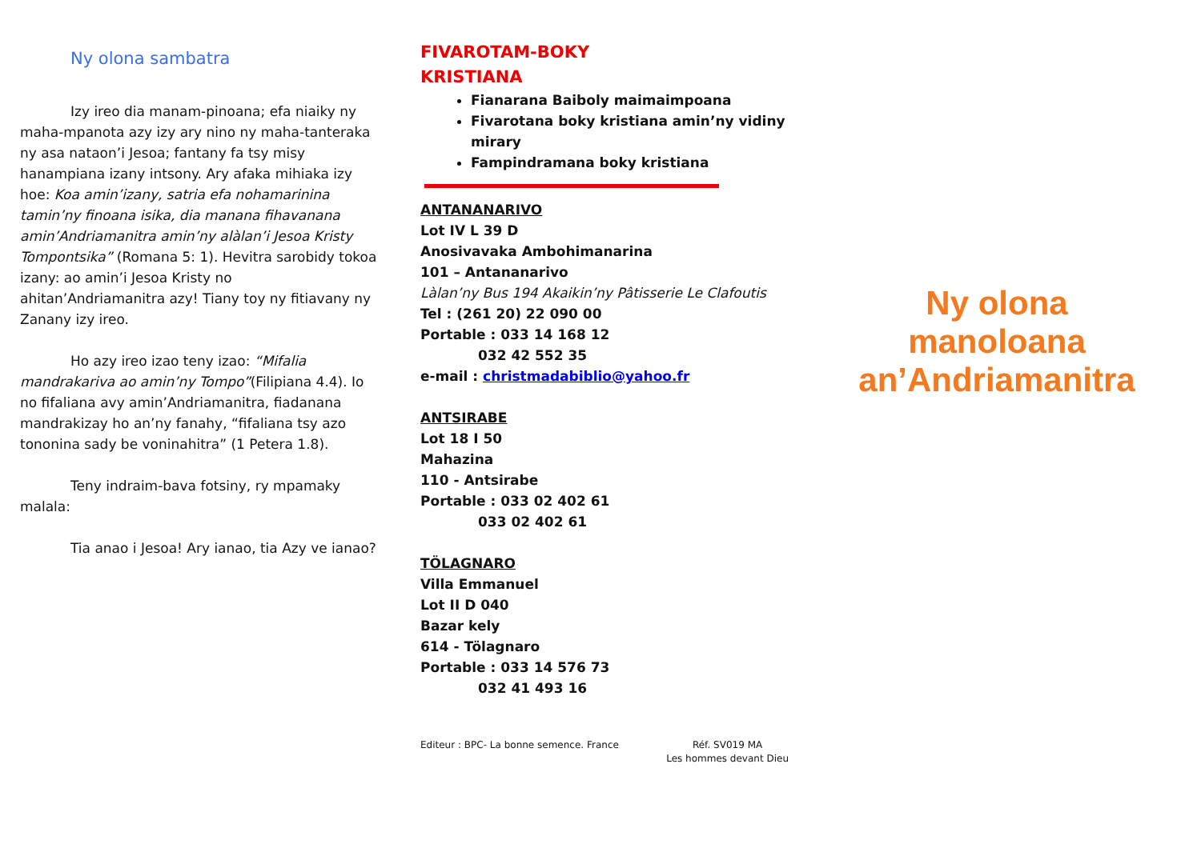Ny olona sambatra
Izy ireo dia manam-pinoana; efa niaiky ny maha-mpanota azy izy ary nino ny maha-tanteraka ny asa nataon’i Jesoa; fantany fa tsy misy hanampiana izany intsony. Ary afaka mihiaka izy hoe: Koa amin’izany, satria efa nohamarinina tamin’ny finoana isika, dia manana fihavanana amin’Andriamanitra amin’ny alàlan’i Jesoa Kristy Tompontsika” (Romana 5: 1). Hevitra sarobidy tokoa izany: ao amin’i Jesoa Kristy no ahitan’Andriamanitra azy! Tiany toy ny fitiavany ny Zanany izy ireo.
Ho azy ireo izao teny izao: “Mifalia mandrakariva ao amin’ny Tompo”(Filipiana 4.4). Io no fifaliana avy amin’Andriamanitra, fiadanana mandrakizay ho an’ny fanahy, “fifaliana tsy azo tononina sady be voninahitra” (1 Petera 1.8).
Teny indraim-bava fotsiny, ry mpamaky malala:
Tia anao i Jesoa! Ary ianao, tia Azy ve ianao?
FIVAROTAM-BOKY
KRISTIANA
Fianarana Baiboly maimaimpoana
Fivarotana boky kristiana amin’ny vidiny mirary
Fampindramana boky kristiana
ANTANANARIVO
Lot IV L 39 D
Anosivavaka Ambohimanarina
101 – Antananarivo
Làlan’ny Bus 194 Akaikin’ny Pâtisserie Le Clafoutis
Tel : (261 20) 22 090 00
Portable : 033 14 168 12
032 42 552 35
e-mail : christmadabiblio@yahoo.fr
ANTSIRABE
Lot 18 I 50
Mahazina
110 - Antsirabe
Portable : 033 02 402 61
033 02 402 61
TÖLAGNARO
Villa Emmanuel
Lot II D 040
Bazar kely
614 - Tölagnaro
Portable : 033 14 576 73
032 41 493 16
Editeur : BPC- La bonne semence. France Réf. SV019 MA
Les hommes devant Dieu
Ny olona manoloana an’Andriamanitra